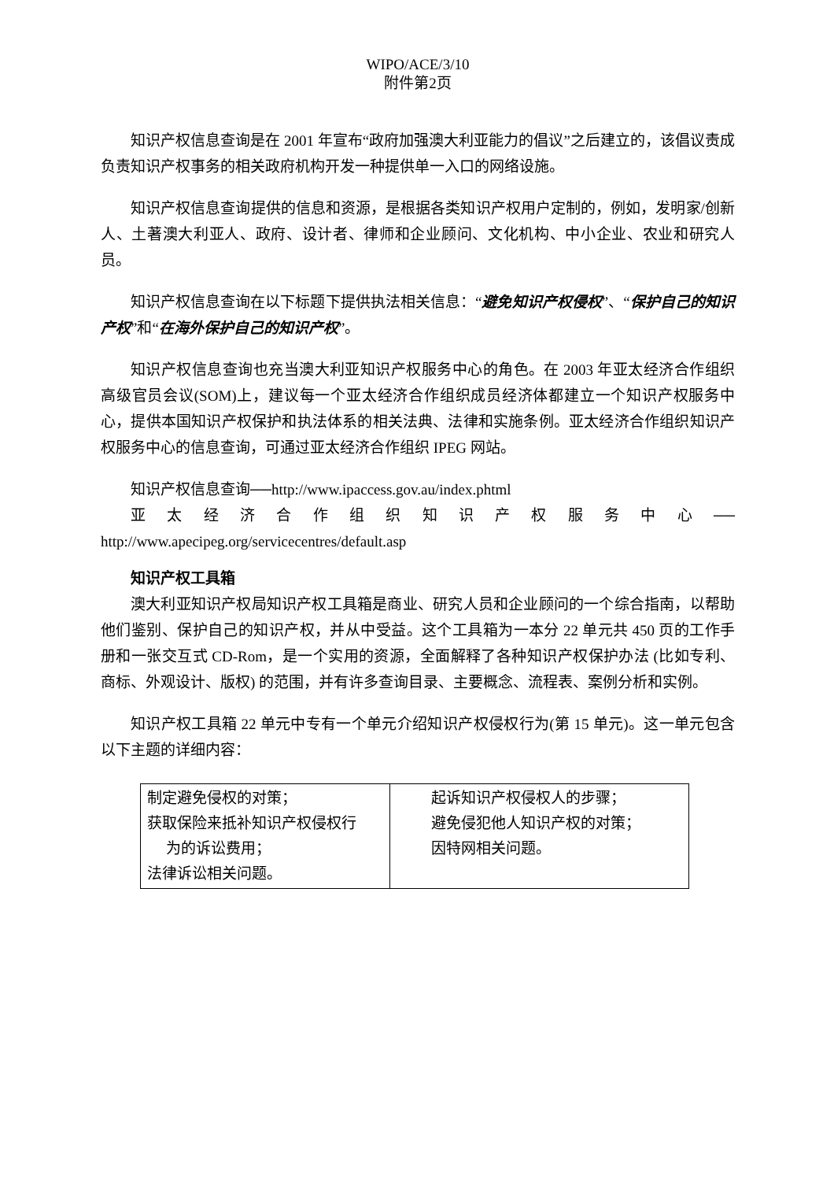WIPO/ACE/3/10
附件第2页
知识产权信息查询是在 2001 年宣布“政府加强澳大利亚能力的倡议”之后建立的，该倡议责成负责知识产权事务的相关政府机构开发一种提供单一入口的网络设施。
知识产权信息查询提供的信息和资源，是根据各类知识产权用户定制的，例如，发明家/创新人、土著澳大利亚人、政府、设计者、律师和企业顾问、文化机构、中小企业、农业和研究人员。
知识产权信息查询在以下标题下提供执法相关信息：“避免知识产权侵权”、“保护自己的知识产权”和“在海外保护自己的知识产权”。
知识产权信息查询也充当澳大利亚知识产权服务中心的角色。在 2003 年亚太经济合作组织高级官员会议(SOM)上，建议每一个亚太经济合作组织成员经济体都建立一个知识产权服务中心，提供本国知识产权保护和执法体系的相关法典、法律和实施条例。亚太经济合作组织知识产权服务中心的信息查询，可通过亚太经济合作组织 IPEG 网站。
知识产权信息查询──http://www.ipaccess.gov.au/index.phtml
亚 太 经 济 合 作 组 织 知 识 产 权 服 务 中 心 ──
http://www.apecipeg.org/servicecentres/default.asp
知识产权工具箱
澳大利亚知识产权局知识产权工具箱是商业、研究人员和企业顾问的一个综合指南，以帮助他们鉴别、保护自己的知识产权，并从中受益。这个工具箱为一本分 22 单元共 450 页的工作手册和一张交互式 CD-Rom，是一个实用的资源，全面解释了各种知识产权保护办法 (比如专利、商标、外观设计、版权) 的范围，并有许多查询目录、主要概念、流程表、案例分析和实例。
知识产权工具箱 22 单元中专有一个单元介绍知识产权侵权行为(第 15 单元)。这一单元包含以下主题的详细内容：
| 制定避免侵权的对策； 获取保险来抵补知识产权侵权行 为的诉讼费用； 法律诉讼相关问题。 | 起诉知识产权侵权人的步骤； 避免侵犯他人知识产权的对策； 因特网相关问题。 |